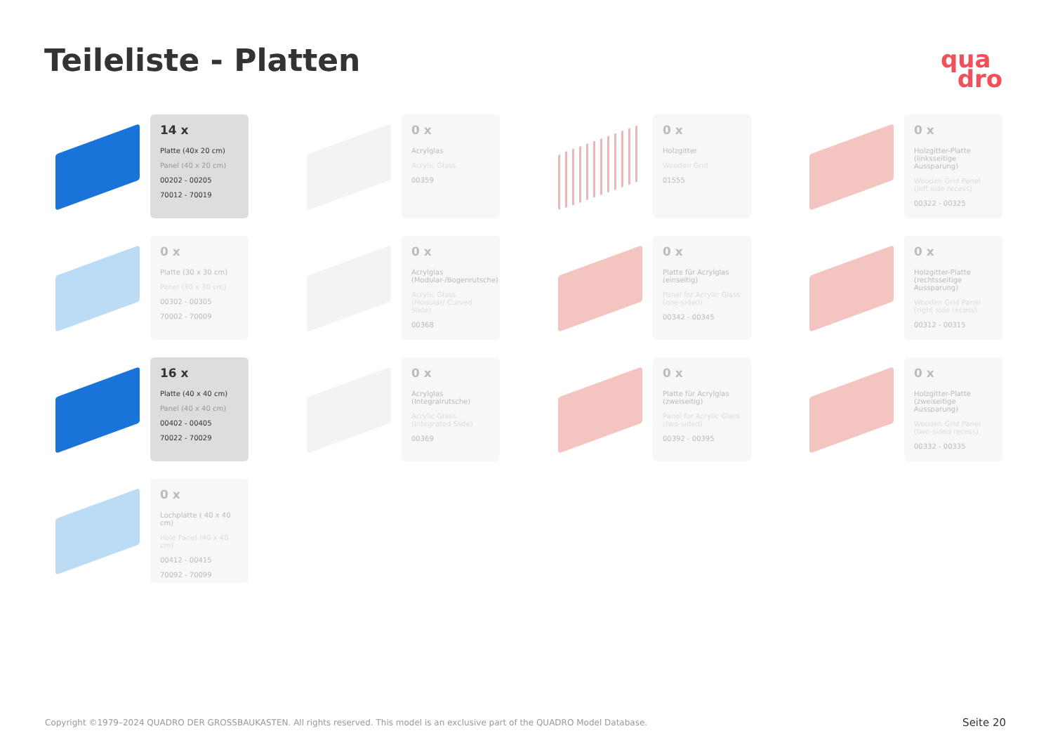Teileliste - Platten
qua
dro
14 x
Platte (40x 20 cm)
Panel (40 x 20 cm)
00202 - 00205
70012 - 70019
0 x
Acrylglas
Acrylic Glass
00359
0 x
Holzgitter
Wooden Grid
01555
0 x
Holzgitter-Platte (linksseitige Aussparung)
Wooden Grid Panel (left side recess)
00322 - 00325
0 x
Platte (30 x 30 cm)
Panel (30 x 30 cm)
00302 - 00305
70002 - 70009
0 x
Acrylglas (Modular-/Bogenrutsche)
Acrylic Glass (Modular/ Curved Slide)
00368
0 x
Platte für Acrylglas (einseitig)
Panel for Acrylic Glass (one-sided)
00342 - 00345
0 x
Holzgitter-Platte (rechtsseitige Aussparung)
Wooden Grid Panel (right side recess)
00312 - 00315
16 x
Platte (40 x 40 cm)
Panel (40 x 40 cm)
00402 - 00405
70022 - 70029
0 x
Acrylglas (Integralrutsche)
Acrylic Glass (Integrated Slide)
00369
0 x
Platte für Acrylglas (zweiseitig)
Panel for Acrylic Glass (two-sided)
00392 - 00395
0 x
Holzgitter-Platte (zweiseitige Aussparung)
Wooden Grid Panel (two-sided recess)
00332 - 00335
0 x
Lochplatte ( 40 x 40 cm)
Hole Panel (40 x 40 cm)
00412 - 00415
70092 - 70099
Copyright ©1979–2024 QUADRO DER GROSSBAUKASTEN. All rights reserved. This model is an exclusive part of the QUADRO Model Database.
Seite 20